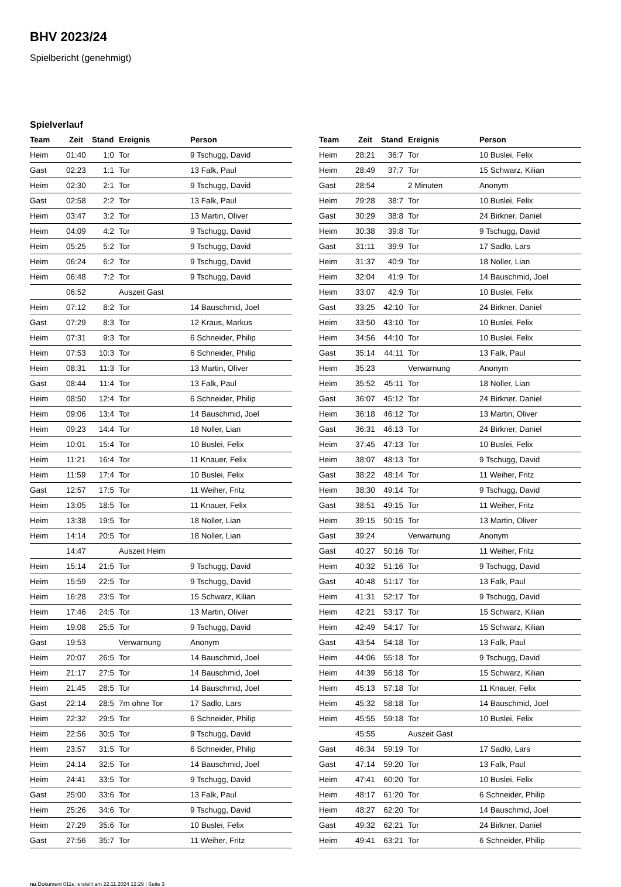BHV 2023/24
Spielbericht (genehmigt)
Spielverlauf
| Team | Zeit | Stand | Ereignis | Person |
| --- | --- | --- | --- | --- |
| Heim | 01:40 | 1:0 | Tor | 9 Tschugg, David |
| Gast | 02:23 | 1:1 | Tor | 13 Falk, Paul |
| Heim | 02:30 | 2:1 | Tor | 9 Tschugg, David |
| Gast | 02:58 | 2:2 | Tor | 13 Falk, Paul |
| Heim | 03:47 | 3:2 | Tor | 13 Martin, Oliver |
| Heim | 04:09 | 4:2 | Tor | 9 Tschugg, David |
| Heim | 05:25 | 5:2 | Tor | 9 Tschugg, David |
| Heim | 06:24 | 6:2 | Tor | 9 Tschugg, David |
| Heim | 06:48 | 7:2 | Tor | 9 Tschugg, David |
| | 06:52 | | Auszeit Gast | |
| Heim | 07:12 | 8:2 | Tor | 14 Bauschmid, Joel |
| Gast | 07:29 | 8:3 | Tor | 12 Kraus, Markus |
| Heim | 07:31 | 9:3 | Tor | 6 Schneider, Philip |
| Heim | 07:53 | 10:3 | Tor | 6 Schneider, Philip |
| Heim | 08:31 | 11:3 | Tor | 13 Martin, Oliver |
| Gast | 08:44 | 11:4 | Tor | 13 Falk, Paul |
| Heim | 08:50 | 12:4 | Tor | 6 Schneider, Philip |
| Heim | 09:06 | 13:4 | Tor | 14 Bauschmid, Joel |
| Heim | 09:23 | 14:4 | Tor | 18 Noller, Lian |
| Heim | 10:01 | 15:4 | Tor | 10 Buslei, Felix |
| Heim | 11:21 | 16:4 | Tor | 11 Knauer, Felix |
| Heim | 11:59 | 17:4 | Tor | 10 Buslei, Felix |
| Gast | 12:57 | 17:5 | Tor | 11 Weiher, Fritz |
| Heim | 13:05 | 18:5 | Tor | 11 Knauer, Felix |
| Heim | 13:38 | 19:5 | Tor | 18 Noller, Lian |
| Heim | 14:14 | 20:5 | Tor | 18 Noller, Lian |
| | 14:47 | | Auszeit Heim | |
| Heim | 15:14 | 21:5 | Tor | 9 Tschugg, David |
| Heim | 15:59 | 22:5 | Tor | 9 Tschugg, David |
| Heim | 16:28 | 23:5 | Tor | 15 Schwarz, Kilian |
| Heim | 17:46 | 24:5 | Tor | 13 Martin, Oliver |
| Heim | 19:08 | 25:5 | Tor | 9 Tschugg, David |
| Gast | 19:53 | | Verwarnung | Anonym |
| Heim | 20:07 | 26:5 | Tor | 14 Bauschmid, Joel |
| Heim | 21:17 | 27:5 | Tor | 14 Bauschmid, Joel |
| Heim | 21:45 | 28:5 | Tor | 14 Bauschmid, Joel |
| Gast | 22:14 | 28:5 | 7m ohne Tor | 17 Sadlo, Lars |
| Heim | 22:32 | 29:5 | Tor | 6 Schneider, Philip |
| Heim | 22:56 | 30:5 | Tor | 9 Tschugg, David |
| Heim | 23:57 | 31:5 | Tor | 6 Schneider, Philip |
| Heim | 24:14 | 32:5 | Tor | 14 Bauschmid, Joel |
| Heim | 24:41 | 33:5 | Tor | 9 Tschugg, David |
| Gast | 25:00 | 33:6 | Tor | 13 Falk, Paul |
| Heim | 25:26 | 34:6 | Tor | 9 Tschugg, David |
| Heim | 27:29 | 35:6 | Tor | 10 Buslei, Felix |
| Gast | 27:56 | 35:7 | Tor | 11 Weiher, Fritz |
| Team | Zeit | Stand | Ereignis | Person |
| --- | --- | --- | --- | --- |
| Heim | 28:21 | 36:7 | Tor | 10 Buslei, Felix |
| Heim | 28:49 | 37:7 | Tor | 15 Schwarz, Kilian |
| Gast | 28:54 | | 2 Minuten | Anonym |
| Heim | 29:28 | 38:7 | Tor | 10 Buslei, Felix |
| Gast | 30:29 | 38:8 | Tor | 24 Birkner, Daniel |
| Heim | 30:38 | 39:8 | Tor | 9 Tschugg, David |
| Gast | 31:11 | 39:9 | Tor | 17 Sadlo, Lars |
| Heim | 31:37 | 40:9 | Tor | 18 Noller, Lian |
| Heim | 32:04 | 41:9 | Tor | 14 Bauschmid, Joel |
| Heim | 33:07 | 42:9 | Tor | 10 Buslei, Felix |
| Gast | 33:25 | 42:10 | Tor | 24 Birkner, Daniel |
| Heim | 33:50 | 43:10 | Tor | 10 Buslei, Felix |
| Heim | 34:56 | 44:10 | Tor | 10 Buslei, Felix |
| Gast | 35:14 | 44:11 | Tor | 13 Falk, Paul |
| Heim | 35:23 | | Verwarnung | Anonym |
| Heim | 35:52 | 45:11 | Tor | 18 Noller, Lian |
| Gast | 36:07 | 45:12 | Tor | 24 Birkner, Daniel |
| Heim | 36:18 | 46:12 | Tor | 13 Martin, Oliver |
| Gast | 36:31 | 46:13 | Tor | 24 Birkner, Daniel |
| Heim | 37:45 | 47:13 | Tor | 10 Buslei, Felix |
| Heim | 38:07 | 48:13 | Tor | 9 Tschugg, David |
| Gast | 38:22 | 48:14 | Tor | 11 Weiher, Fritz |
| Heim | 38:30 | 49:14 | Tor | 9 Tschugg, David |
| Gast | 38:51 | 49:15 | Tor | 11 Weiher, Fritz |
| Heim | 39:15 | 50:15 | Tor | 13 Martin, Oliver |
| Gast | 39:24 | | Verwarnung | Anonym |
| Gast | 40:27 | 50:16 | Tor | 11 Weiher, Fritz |
| Heim | 40:32 | 51:16 | Tor | 9 Tschugg, David |
| Gast | 40:48 | 51:17 | Tor | 13 Falk, Paul |
| Heim | 41:31 | 52:17 | Tor | 9 Tschugg, David |
| Heim | 42:21 | 53:17 | Tor | 15 Schwarz, Kilian |
| Heim | 42:49 | 54:17 | Tor | 15 Schwarz, Kilian |
| Gast | 43:54 | 54:18 | Tor | 13 Falk, Paul |
| Heim | 44:06 | 55:18 | Tor | 9 Tschugg, David |
| Heim | 44:39 | 56:18 | Tor | 15 Schwarz, Kilian |
| Heim | 45:13 | 57:18 | Tor | 11 Knauer, Felix |
| Heim | 45:32 | 58:18 | Tor | 14 Bauschmid, Joel |
| Heim | 45:55 | 59:18 | Tor | 10 Buslei, Felix |
| | 45:55 | | Auszeit Gast | |
| Gast | 46:34 | 59:19 | Tor | 17 Sadlo, Lars |
| Gast | 47:14 | 59:20 | Tor | 13 Falk, Paul |
| Heim | 47:41 | 60:20 | Tor | 10 Buslei, Felix |
| Heim | 48:17 | 61:20 | Tor | 6 Schneider, Philip |
| Heim | 48:27 | 62:20 | Tor | 14 Bauschmid, Joel |
| Gast | 49:32 | 62:21 | Tor | 24 Birkner, Daniel |
| Heim | 49:41 | 63:21 | Tor | 6 Schneider, Philip |
nu.Dokument 011e, erstellt am 22.11.2024 12:29 | Seite 3